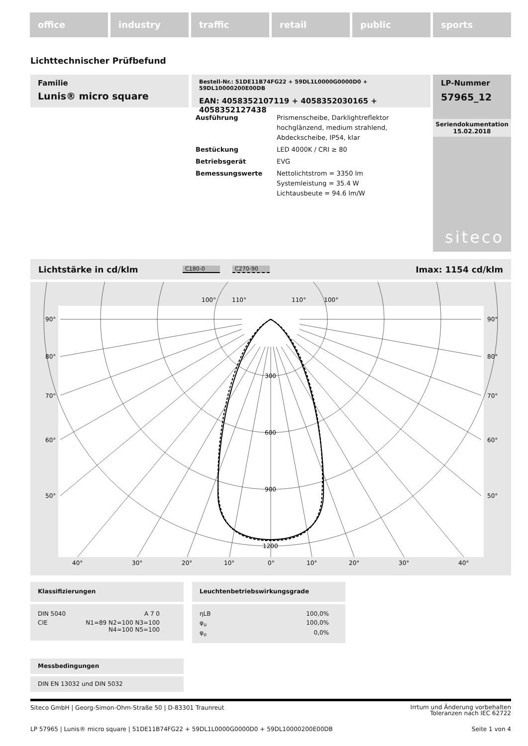office industry traffic retail public sports
Lichttechnischer Prüfbefund
Familie
Lunis® micro square
Bestell-Nr.: 51DE11B74FG22 + 59DL1L0000G0000D0 + 59DL10000200E00DB
EAN: 4058352107119 + 4058352030165 + 4058352127438
LP-Nummer
57965_12
Seriendokumentation
15.02.2018
siteco
| Ausführung | Prismenscheibe, Darklightreflektor hochglänzend, medium strahlend, Abdeckscheibe, IP54, klar |
| Bestückung | LED 4000K / CRI ≥ 80 |
| Betriebsgerät | EVG |
| Bemessungswerte | Nettolichtstrom = 3350 lm Systemleistung = 35.4 W Lichtausbeute = 94.6 lm/W |
Lichtstärke in cd/klm C180-0 C270-90 Imax: 1154 cd/klm
100°
110°
110°
100°
90°
90°
80°
80°
70°
70°
60°
60°
50°
50°
300
600
900
1200
40°
30°
20°
10°
0°
10°
20°
30°
40°
Klassifizierungen
| DIN 5040 | A 7 0 |
| CIE | N1=89 N2=100 N3=100 N4=100 N5=100 |
Leuchtenbetriebswirkungsgrade
| ηLB | 100,0% |
| φ<sub>u</sub> | 100,0% |
| φ<sub>o</sub> | 0,0% |
Messbedingungen
DIN EN 13032 und DIN 5032
Siteco GmbH | Georg-Simon-Ohm-Straße 50 | D-83301 Traunreut
Irrtum und Änderung vorbehalten
Toleranzen nach IEC 62722
LP 57965 | Lunis® micro square | 51DE11B74FG22 + 59DL1L0000G0000D0 + 59DL10000200E00DB
Seite 1 von 4